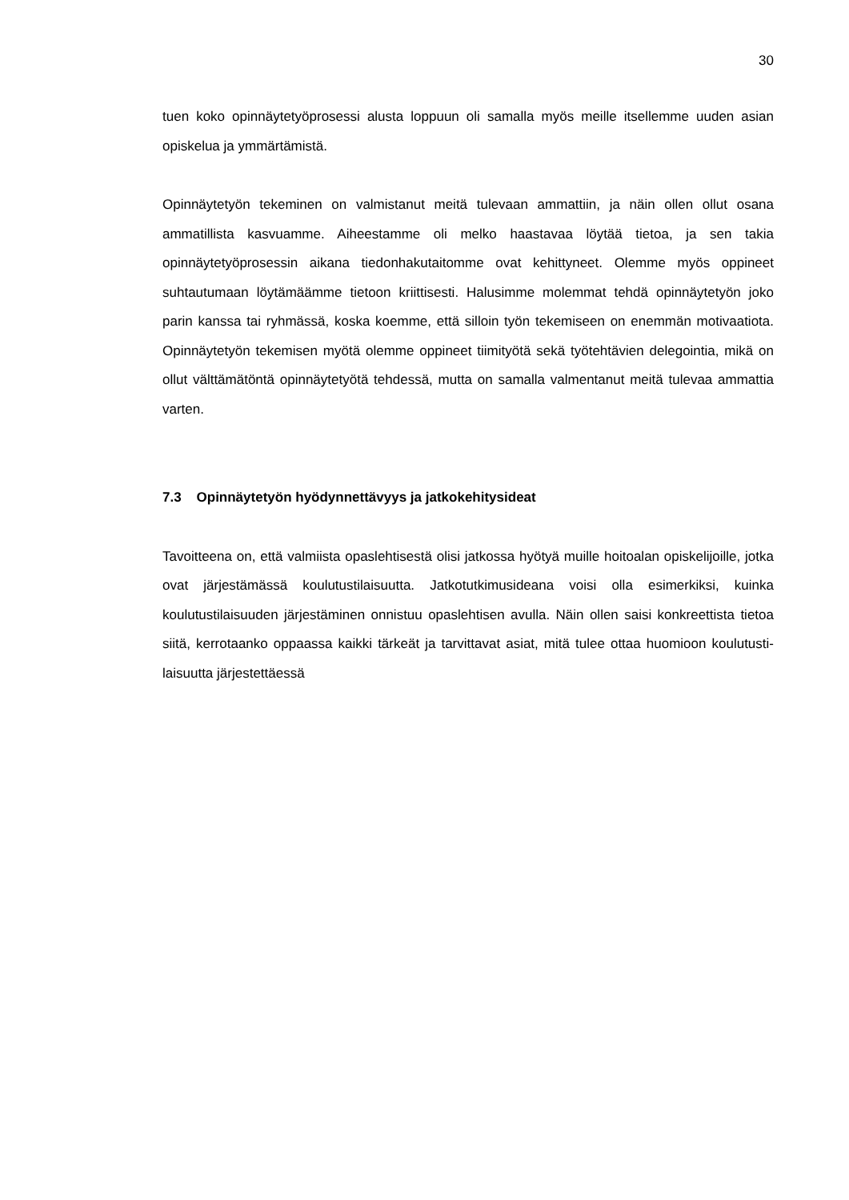30
tuen koko opinnäytetyöprosessi alusta loppuun oli samalla myös meille itsel­lemme uuden asian opiskelua ja ymmärtämistä.
Opinnäytetyön tekeminen on valmistanut meitä tulevaan ammattiin, ja näin ollen ollut osana ammatillista kasvuamme. Aiheestamme oli melko haastavaa löytää tietoa, ja sen takia opinnäytetyöprosessin aikana tiedonhakutaitomme ovat ke­hittyneet. Olemme myös oppineet suhtautumaan löytämäämme tietoon kriitti­sesti. Halusimme molemmat tehdä opinnäytetyön joko parin kanssa tai ryhmäs­sä, koska koemme, että silloin työn tekemiseen on enemmän motivaatiota. Opinnäytetyön tekemisen myötä olemme oppineet tiimityötä sekä työtehtävien delegointia, mikä on ollut välttämätöntä opinnäytetyötä tehdessä, mutta on sa­malla valmentanut meitä tulevaa ammattia varten.
7.3 Opinnäytetyön hyödynnettävyys ja jatkokehitysideat
Tavoitteena on, että valmiista opaslehtisestä olisi jatkossa hyötyä muille hoito­alan opiskelijoille, jotka ovat järjestämässä koulutustilaisuutta. Jatkotutki­musideana voisi olla esimerkiksi, kuinka koulutustilaisuuden järjestäminen on­nistuu opaslehtisen avulla. Näin ollen saisi konkreettista tietoa siitä, kerrotaanko oppaassa kaikki tärkeät ja tarvittavat asiat, mitä tulee ottaa huomioon koulutusti­laisuutta järjestettäessä